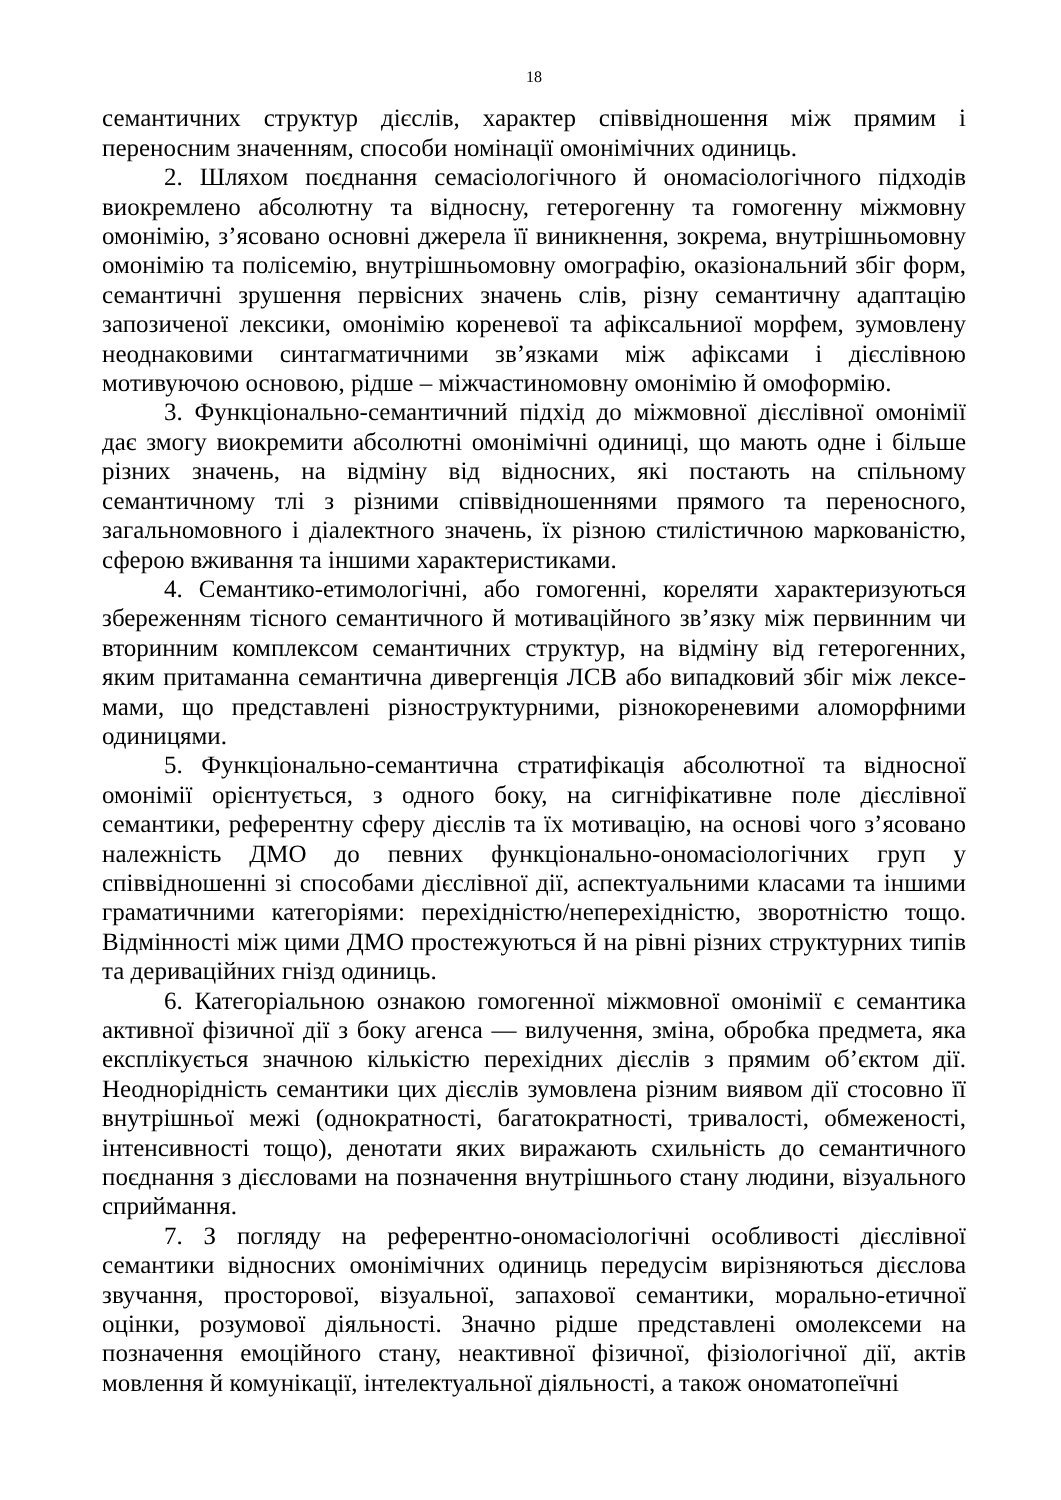18
семантичних структур дієслів, характер співвідношення між прямим і переносним значенням, способи номінації омонімічних одиниць.
2. Шляхом поєднання семасіологічного й ономасіологічного підходів виокремлено абсолютну та відносну, гетерогенну та гомогенну міжмовну омонімію, з’ясовано основні джерела її виникнення, зокрема, внутрішньомовну омонімію та полісемію, внутрішньомовну омографію, оказіональний збіг форм, семантичні зрушення первісних значень слів, різну семантичну адаптацію запозиченої лексики, омонімію кореневої та афіксальниої морфем, зумовлену неоднаковими синтагматичними зв’язками між афіксами і дієслівною мотивуючою основою, рідше – міжчастиномовну омонімію й омоформію.
3. Функціонально-семантичний підхід до міжмовної дієслівної омонімії дає змогу виокремити абсолютні омонімічні одиниці, що мають одне і більше різних значень, на відміну від відносних, які постають на спільному семантичному тлі з різними співвідношеннями прямого та переносного, загальномовного і діалектного значень, їх різною стилістичною маркованістю, сферою вживання та іншими характеристиками.
4. Семантико-етимологічні, або гомогенні, кореляти характеризуються збереженням тісного семантичного й мотиваційного зв’язку між первинним чи вторинним комплексом семантичних структур, на відміну від гетерогенних, яким притаманна семантична дивергенція ЛСВ або випадковий збіг між лексе-мами, що представлені різноструктурними, різнокореневими аломорфними одиницями.
5. Функціонально-семантична стратифікація абсолютної та відносної омонімії орієнтується, з одного боку, на сигніфікативне поле дієслівної семантики, референтну сферу дієслів та їх мотивацію, на основі чого з’ясовано належність ДМО до певних функціонально-ономасіологічних груп у співвідношенні зі способами дієслівної дії, аспектуальними класами та іншими граматичними категоріями: перехідністю/неперехідністю, зворотністю тощо. Відмінності між цими ДМО простежуються й на рівні різних структурних типів та дериваційних гнізд одиниць.
6. Категоріальною ознакою гомогенної міжмовної омонімії є семантика активної фізичної дії з боку агенса — вилучення, зміна, обробка предмета, яка експлікується значною кількістю перехідних дієслів з прямим об’єктом дії. Неоднорідність семантики цих дієслів зумовлена різним виявом дії стосовно її внутрішньої межі (однократності, багатократності, тривалості, обмеженості, інтенсивності тощо), денотати яких виражають схильність до семантичного поєднання з дієсловами на позначення внутрішнього стану людини, візуального сприймання.
7. З погляду на референтно-ономасіологічні особливості дієслівної семантики відносних омонімічних одиниць передусім вирізняються дієслова звучання, просторової, візуальної, запахової семантики, морально-етичної оцінки, розумової діяльності. Значно рідше представлені омолексеми на позначення емоційного стану, неактивної фізичної, фізіологічної дії, актів мовлення й комунікації, інтелектуальної діяльності, а також ономатопеїчні